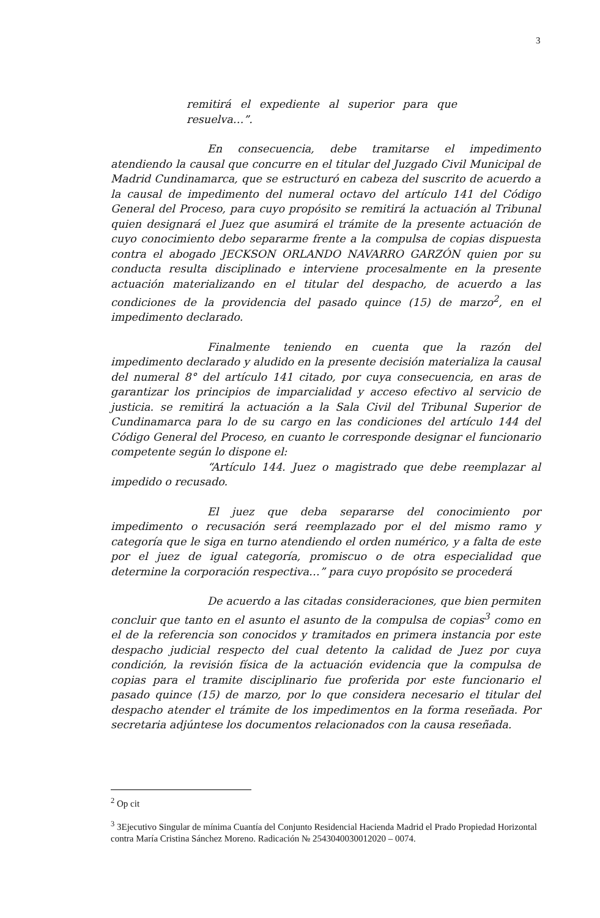3
remitirá el expediente al superior para que resuelva…”.
En consecuencia, debe tramitarse el impedimento atendiendo la causal que concurre en el titular del Juzgado Civil Municipal de Madrid Cundinamarca, que se estructuró en cabeza del suscrito de acuerdo a la causal de impedimento del numeral octavo del artículo 141 del Código General del Proceso, para cuyo propósito se remitirá la actuación al Tribunal quien designará el Juez que asumirá el trámite de la presente actuación de cuyo conocimiento debo separarme frente a la compulsa de copias dispuesta contra el abogado JECKSON ORLANDO NAVARRO GARZÓN quien por su conducta resulta disciplinado e interviene procesalmente en la presente actuación materializando en el titular del despacho, de acuerdo a las condiciones de la providencia del pasado quince (15) de marzo<sup>2</sup>, en el impedimento declarado.
Finalmente teniendo en cuenta que la razón del impedimento declarado y aludido en la presente decisión materializa la causal del numeral 8° del artículo 141 citado, por cuya consecuencia, en aras de garantizar los principios de imparcialidad y acceso efectivo al servicio de justicia. se remitirá la actuación a la Sala Civil del Tribunal Superior de Cundinamarca para lo de su cargo en las condiciones del artículo 144 del Código General del Proceso, en cuanto le corresponde designar el funcionario competente según lo dispone el:
“Artículo 144. Juez o magistrado que debe reemplazar al impedido o recusado.
El juez que deba separarse del conocimiento por impedimento o recusación será reemplazado por el del mismo ramo y categoría que le siga en turno atendiendo el orden numérico, y a falta de este por el juez de igual categoría, promiscuo o de otra especialidad que determine la corporación respectiva…” para cuyo propósito se procederá
De acuerdo a las citadas consideraciones, que bien permiten concluir que tanto en el asunto el asunto de la compulsa de copias<sup>3</sup> como en el de la referencia son conocidos y tramitados en primera instancia por este despacho judicial respecto del cual detento la calidad de Juez por cuya condición, la revisión física de la actuación evidencia que la compulsa de copias para el tramite disciplinario fue proferida por este funcionario el pasado quince (15) de marzo, por lo que considera necesario el titular del despacho atender el trámite de los impedimentos en la forma reseñada. Por secretaria adjúntese los documentos relacionados con la causa reseñada.
<sup>2</sup> Op cit
<sup>3</sup> 3Ejecutivo Singular de mínima Cuantía del Conjunto Residencial Hacienda Madrid el Prado Propiedad Horizontal contra María Cristina Sánchez Moreno. Radicación № 2543040030012020 – 0074.